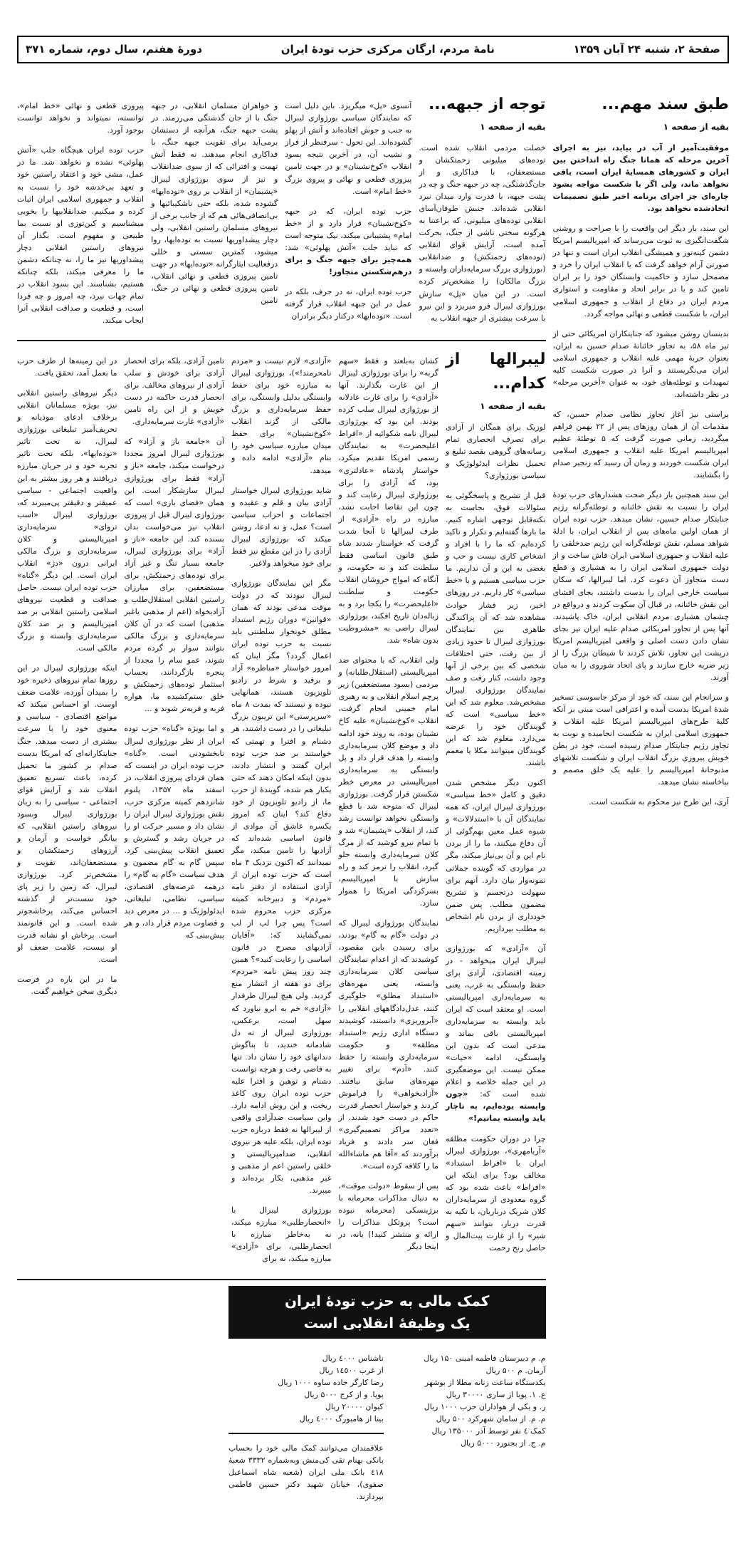صفحهٔ ۲، شنبه ۲۴ آبان ۱۳۵۹ نامهٔ مردم، ارگان مرکزی حزب تودهٔ ایران دورهٔ هفتم، سال دوم، شماره ۳۷۱
طبق سند مهم...
بقیه از صفحه ۱
موفقیت‌آمیز از آب در بیاید، نیز به اجرای آخرین مرحله که همانا جنگ راه انداختن بین ایران و کشورهای همسایهٔ ایران است، باقی نخواهد ماند، ولی اگر با شکست مواجه بشود چاره‌ای جز اجرای برنامه اخیر طبق تصمیمات اتخاذشده نخواهد بود.
این سند، بار دیگر این واقعیت را با صراحت و روشنی شگفت‌انگیزی به ثبوت می‌رساند که امپریالیسم امریکا دشمن کینه‌توز و همیشگی انقلاب ایران است و تنها در صورتی آرام خواهد گرفت که یا انقلاب ایران را خرد و مضمحل سازد و حاکمیت وابستگان خود را بر ایران تامین کند و یا در برابر اتحاد و مقاومت و استواری مردم ایران در دفاع از انقلاب و جمهوری اسلامی ایران، با شکست قطعی و نهائی مواجه گردد.
بدینسان روشن میشود که جنایتکاران امریکائی حتی از تیر ماه ۵۸، به تجاوز خائنانهٔ صدام حسین به ایران، بعنوان حربهٔ مهمی علیه انقلاب و جمهوری اسلامی ایران می‌نگریستند و آنرا در صورت شکست کلیه تمهیدات و توطئه‌های خود، به عنوان «آخرین مرحله» در نظر داشته‌اند.
براستی نیز آغاز تجاوز نظامی صدام حسین، که مقدمات آن از همان روزهای پس از ۲۲ بهمن فراهم میگردید، زمانی صورت گرفت که ۵ توطئهٔ عظیم امپریالیسم امریکا علیه انقلاب و جمهوری اسلامی ایران شکست خوردند و زمان آن رسید که زنجیر صدام را بگشایند.
این سند همچنین بار دیگر صحت هشدارهای حزب تودهٔ ایران را نسبت به نقش خائنانه و توطئه‌گرانه رژیم جنایتکار صدام حسین، نشان میدهد. حزب توده ایران از همان اولین ماه‌های پس از انقلاب ایران، با ادلهٔ شواهد مسلم، نقش توطئه‌گرانه این رژیم ضدخلقی را علیه انقلاب و جمهوری اسلامی ایران فاش ساخت و از دولت جمهوری اسلامی ایران را به هشیاری و قطع دست متجاوز آن دعوت کرد. اما لیبرالها، که سکان سیاست خارجی ایران را بدست داشتند، بجای افشای این نقش خائنانه، در قبال آن سکوت کردند و درواقع در چشمان هشیاری مردم انقلابی ایران، خاک پاشیدند. آنها پس از تجاوز امریکائی صدام علیه ایران نیز بجای نشان دادن دست اصلی و واقعی امپریالیسم امریکا درپشت این تجاوز، تلاش کردند تا شیطان بزرگ را از زیر ضربه خارج سازند و پای اتحاد شوروی را به میان آورند.
و سرانجام این سند، که خود از مرکز جاسوسی تسخیر شدهٔ امریکا بدست آمده و اعترافی است مبنی بر آنکه کلیهٔ طرح‌های امپریالیسم امریکا علیه انقلاب و جمهوری اسلامی ایران به شکست انجامیده و نوبت به تجاوز رژیم جنایتکار صدام رسیده است، خود در بطن خویش پیروزی بزرگ انقلاب ایران و شکست تلاشهای مذبوحانهٔ امپریالیسم را علیه یک خلق مصمم و بپاخاسته نشان میدهد.
آری، این طرح نیز محکوم به شکست است.
توجه از جبهه...
بقیه از صفحه ۱
خصلت مردمی انقلاب شده است. توده‌های میلیونی زحمتکشان و مستضعفان، با فداکاری و از جان‌گذشتگی، چه در جبهه جنگ و چه در پشت جبهه، با قدرت وارد میدان نبرد انقلابی شده‌اند. جنبش طوفان‌آسای انقلابی توده‌های میلیونی، که براعتنا به هرگونه سختی ناشی از جنگ، بحرکت آمده است، آرایش قوای انقلابی (توده‌های زحمتکش) و ضدانقلابی (بورژوازی بزرگ سرمایه‌داران وابسته و بزرگ مالکان) را مشخص‌تر کرده است. در این میان «پل» سازش بورژوازی لیبرال فرو میریزد و این نیرو با سرعت بیشتری از جبهه انقلاب به
آنسوی «پل» میگریزد. باین دلیل است که نمایندگان سیاسی بورژوازی لیبرال به جنب و جوش افتاده‌اند و آتش از پهلو گشوده‌اند. این تحول - سرفنظر از فراز و نشیب آن، در آخرین نتیجه بسود انقلاب «کوخ‌نشینان» و در جهت تامین پیروزی قطعی و نهائی و پیروی بزرگ «خط امام» است.
حزب توده ایران، که در جبهه «کوخ‌نشینان» قرار دارد و از «خط امام» پشتیبانی میکند، نیک متوجه است که نباید جلب «آتش پهلوئی» شد: همه‌چیز برای جبهه جنگ و برای درهم‌شکستن متجاوز!
حزب توده ایران، نه در حرف، بلکه در عمل در این جبهه انقلاب قرار گرفته است. «توده‌ایها» درکنار دیگر برادران
و خواهران مسلمان انقلابی، در جبهه جنگ با از جان گذشتگی می‌رزمند. در پشت جبهه جنگ، هرآنچه از دستشان برمی‌آید برای تقویت جبهه جنگ، با فداکاری انجام میدهند. نه فقط آتش تهمت و افترائی که از سوی ضدانقلاب و نیز از سوی بورژوازی لیبرال «پشیمان» از انقلاب بر روی «توده‌ایها» گشوده شده، بلکه حتی ناشکیبائیها و بی‌انصافی‌هائی هم که از جانب برخی از نیروهای مسلمان راستین انقلابی، ولی دچار پیشداوریها نسبت به توده‌ایها، روا میشود، کمترین سستی و خللی درفعالیت ایثارگرانه «توده‌ایها» در جهت تامین پیروزی قطعی و نهائی انقلاب، تامین پیروزی قطعی و نهائی در جنگ، تامین
پیروزی قطعی و نهائی «خط امام»، توانسته، نمیتواند و نخواهد توانست بوجود آورد.
حزب توده ایران هیچگاه جلب «آتش پهلوئی» نشده و نخواهد شد. ما در عمل، مشی خود و اعتقاد راستین خود و تعهد بی‌خدشه خود را نسبت به انقلاب و جمهوری اسلامی ایران اثبات کرده و میکنیم. ضدانقلابیها را بخوبی میشناسیم و کین‌توزی او نسبت بما طبیعی و مفهوم است. بگذار آن نیروهای راستین انقلابی دچار پیشداوریها نیز ما را، نه چنانکه دشمن ما را معرفی میکند، بلکه چنانکه هستیم، بشناسند. این بسود انقلاب در تمام جهات نبرد، چه امروز و چه فردا است، و قطعیت و صداقت انقلابی آنرا ایجاب میکند.
لیبرالها از کدام...
بقیه از صفحه ۱
لوزیک برای همگان از آزادی برای تصرف انحصاری تمام رسانه‌های گروهی بقصد تبلیغ و تحمیل نظرات ایدئولوژیک و سیاسی بورژوازی؟
قبل از تشریح و پاسخگوئی به سئوالات فوق، بجاست به نکته‌قابل توجهی اشاره کنیم. ما بارها گفته‌ایم و تکرار و تاکید کرده‌ایم که ما را با افراد و اشخاص کاری نیست و حب و بغضی به این و آن نداریم. ما حزب سیاسی هستیم و با «خط سیاسی» کار داریم. در روزهای اخیر، زیر فشار حوادث مشاهده شد که آن پراکندگی ظاهری بین نمایندگان بورژوازی لیبرال تا حدود زیادی از بین رفت، حتی اختلافات شخصی که بین برخی از آنها وجود داشت، کنار رفت و صف نمایندگان بورژوازی لیبرال مشخص‌شد. معلوم شد که این «خط سیاسی» است که گویندگان خود را عرضه می‌دارد. معلوم شد که این گویندگان میتوانند مکلا یا معمم باشند.
اکنون دیگر مشخص شدن دقیق و کامل «خط سیاسی» بورژوازی لیبرال ایران، که همه نمایندگان آن با «استدلالات» و شیوه عمل معین بهم‌گوئی از آن دفاع میکنند، ما را از بردن نام این و آن بی‌نیاز میکند، مگر در مواردی که گوینده جملاتی نمونه‌وار بیان دارد. آنهم برای سهولت درتجسم و تشریح مضمون مطلب. پس ضمن خودداری از بردن نام اشخاص به مطلب بپردازیم.
آن «آزادی» که بورژوازی لیبرال ایران میخواهد - در زمینه اقتصادی، آزادی برای حفظ وابستگی به غرب، یعنی به سرمایه‌داری امپریالیستی است. او معتقد است که ایران باید وابسته به سرمایه‌داری امپریالیستی باقی بماند و مدعی است که بدون این وابستگی، ادامه «حیات» ممکن نیست. این موضعگیری در این جمله خلاصه و اعلام شده است که: «چون وابسته بوده‌ایم، به ناچار باید وابسته بمانیم!»
چرا در دوران حکومت مطلقه «آریامهری»، بورژوازی لیبرال ایران با «افراط استبداد» مخالف بود؟ برای اینکه این «افراط» باعث شده بود که گروه معدودی از سرمایه‌داران کلان شریک درباریان، با تکیه به قدرت دربار، بتوانند «سهم شیر» را از غارت بیت‌المال و حاصل رنج زحمت‌
کشان به‌بلعند و فقط «سهم گربه» را برای بورژوازی لیبرال از این غارت بگذارند. آنها «آزادی» را برای غارت عادلانه از بورژوازی لیبرال سلب کرده بودند. این بود که بورژوازی لیبرال نامه شکوائیه از «افراط اعلیحضرت» به نمایندگان رسمی امریکا تقدیم میکرد، خواستار پادشاه «عادلتری» بود، که آزادی را برای بورژوازی لیبرال رعایت کند و چون این تقاضا اجابت نشد، مبارزه در راه «آزادی» از طرف لیبرالها تا آنجا شدت گرفت که خواستار شدند شاه طبق قانون اساسی فقط سلطنت کند و نه حکومت، و آنگاه که امواج خروشان انقلاب حکومت و سلطنت «اعلیحضرت» را یکجا برد و به زباله‌دان تاریخ افکند، بورژوازی لیبرال راضی به «مشروطیت بدون شاه» شد.
ولی انقلاب، که با محتوای ضد امپریالیستی (استقلال‌طلبانه) و مردمی (بسود مستضعفین) زیر پرچم اسلام انقلابی و به رهبری امام خمینی انجام گرفت، انقلاب «کوخ‌نشینان» علیه کاخ نشینان بوده، به روند خود ادامه داد و موضع کلان سرمایه‌داری وابسته را هدف قرار داد و پل وابستگی به سرمایه‌داری امپریالیستی در معرض خطر شکستن قرار گرفت. بورژوازی لیبرال که متوجه شد با قطع وابستگی نخواهد توانست رشد کند، از انقلاب «پشیمان» شد و با تمام نیرو کوشید که از مرگ کلان سرمایه‌داری وابسته جلو گیرد، انقلاب را ترمز کند و راه سازش با امپریالیسم، بسرکردگی امریکا را هموار سازد.
نمایندگان بورژوازی لیبرال که در دولت «گام به گام» بودند، برای رسیدن باین مقصود، کوشیدند که از اعدام نمایندگان سیاسی کلان سرمایه‌داری وابسته، یعنی مهره‌های «استبداد مطلق» جلوگیری کنند، عدل‌دادگاههای انقلابی را «آبروریزی» دانستند، کوشیدند دستگاه اداری رژیم «استبداد مطلقه» و حکومت سرمایه‌داری وابسته را حفظ کنند. «آدم» برای تغییر مهره‌های سابق نیافتند. «آزادیخواهی» را فراموش کردند و خواستار انحصار قدرت حاکم در دست خود شدند. از «تعدد مراکز تصمیم‌گیری» فغان سر دادند و فریاد برآوردند که «آقا هم ماشاءالله ما را کلافه کرده است».
پس از سقوط «دولت موقت»، به دنبال مذاکرات محرمانه با برژینسکی (محرمانه نبوده است؟ پروتکل مذاکرات را ارائه و منتشر کنید!) یانه، در اینجا دیگر
«آزادی» لازم نیست و «مردم نامحرمند!»)، بورژوازی لیبرال به مبارزه خود برای حفظ وابستگی بدلیل وابستگی، برای حفظ سرمایه‌داری و بزرگ مالکی از گزند انقلاب «کوخ‌نشینان» برای حفظ میدان مبارزه سیاسی خود را بنام «آزادی» ادامه داده و میدهد.
شاید بورژوازی لیبرال خواستار آزادی بیان و قلم و عقیده و اجتماعات و احزاب سیاسی است؟ عمل، و نه ادعا، روشن میکند که بورژوازی لیبرال آزادی را در این مقطع نیز فقط برای خود میخواهد ولاغیر.
مگر این نمایندگان بورژوازی لیبرال نبودند که در دولت موقت مدعی بودند که همان «قوانین» دوران رژیم استبداد مطلق خونخوار سلطنتی باید نسبت به حزب توده ایران اعمال گردد؟ مگر اینان که امروز خواستار «مناظره» آزاد و برقید و شرط در رادیو تلویزیون هستند، همانهایی نبوده و نیستند که بمدت ۸ ماه «سرپرستی» این تریبون بزرگ تبلیغاتی را در دست داشتند، هر دشنام و افترا و تهمتی که خواستند بر ضد حزب توده ایران گفتند و انتشار دادند، بدون اینکه امکان دهند که حتی یکبار هم شده، گویندهٔ از حزب ما، از رادیو تلویزیون از خود دفاع کند؟ اینان که امروز یکسره عاشق آن موادی از قانون اساسی شده‌اند که آزادیها را تامین میکند، مگر نمیدانند که اکنون نزدیک ۴ ماه است که حزب توده ایران از آزادی استفاده از دفتر نامه «مردم» و دبیرخانه کمیته مرکزی حزب محروم شده است؟ پس چرا لب از لب نمی‌گشایند که: «آقایان آزادیهای مصرح در قانون اساسی را رعایت کنید»؟ همین چند روز پیش نامه «مردم» برای دو هفته از انتشار منع گردید. ولی هیچ لیبرال طرفدار «آزادی» خم به ابرو نیاورد که سهل است، برعکس، بورژوازی لیبرال از ته دل شادمانه خندید، تا بناگوش دندانهای خود را نشان داد. تنها به قاضی رفت و هرچه توانست دشنام و توهین و افترا علیه حزب توده ایران روی کاغذ ریخت، و این روش ادامه دارد. واین سیاست ضدآزادی واقعی از لیبرالها نه فقط درباره حزب توده ایران، بلکه علیه هر نیروی انقلابی، ضدامپریالیستی و خلقی راستین اعم از مذهبی و غیر مذهبی، بکار برده‌اند و میبرند.
بورژوازی لیبرال با «انحصارطلبی» مبارزه میکند، نه به‌خاطر مبارزه با انحصارطلبی، برای «آزادی» مبارزه میکند، نه برای
تامین آزادی، بلکه برای انحصار آزادی برای خودش و سلب آزادی از نیروهای مخالف. برای انحصار قدرت حاکمه در دست خویش و از این راه تامین «آزادی» غارت سرمایه‌داری.
آن «جامعه باز و آزاد» که بورژوازی لیبرال امروز مجددا درخواست میکند، جامعه «باز و آزاد» فقط برای بورژوازی لیبرال سازشکار است. این همان «فضای بازی» است که بورژوازی لیبرال قبل از پیروزی انقلاب نیز می‌خواست بدان بسنده کند. این جامعه «باز و آزاد» برای بورژوازی لیبرال، جامعه بسیار تنگ و غیر آزاد برای توده‌های زحمتکش، برای مستضعفین، برای مبارزان راستین انقلابی استقلال‌طلب و آزادیخواه (اعم از مذهبی یاغیر مذهبی) است که در آن کلان سرمایه‌داری و بزرگ مالکی بتوانند سوار بر گرده مردم شوند، عمو سام را مجددا از پنجره بازگردانند، بحساب استثمار توده‌های زحمتکش و خلق ستم‌کشیده ما، هواره فربه و فربه‌تر شوند و ...
و اما بویژه «گناه» حزب توده ایران از نظر بورژوازی لیبرال نابخشودنی است. «گناه» حزب توده ایران در اینست که همان فردای پیروزی انقلاب، در اسفند ماه ۱۳۵۷، پلنوم شانزدهم کمیته مرکزی حزب، نقش بورژوازی لیبرال ایران را نشان داد و مسیر حرکت او را در جریان رشد و گسترش و تعمیق انقلاب پیش‌بینی کرد. سپس گام به گام مضمون و هدف سیاست «گام به گام» را درهمه عرصه‌های اقتصادی، سیاسی، نظامی، تبلیغاتی، ایدئولوژیک و ... در معرض دید و قضاوت مردم قرار داد، و هر پیش‌بینی که
در این زمینه‌ها از طرف حزب ما بعمل آمد، تحقق یافت.
دیگر نیروهای راستین انقلابی نیز، بویژه مسلمانان انقلابی برخلاف ادعای موذیانه و تحریف‌آمیز تبلیغاتی بورژوازی لیبرال، نه تحت تاثیر «توده‌ایها»، بلکه تحت تاثیر تجربه خود و در جریان مبارزه دریافتند و هر روز بیشتر به این واقعیت اجتماعی - سیاسی عمیقتر و دقیقتر پی‌میبرند که، بورژوازی لیبرال «اسب تروای» سرمایه‌داری امپریالیستی و کلان سرمایه‌داری و بزرگ مالکی ایرانی درون «دژ» انقلاب ایران است. این دیگر «گناه» حزب توده ایران نیست. حاصل صداقت و قطعیت نیروهای اسلامی راستین انقلابی بر ضد امپریالیسم و بر ضد کلان سرمایه‌داری وابسته و بزرگ مالکی است.
اینکه بورژوازی لیبرال در این روزها تمام نیروهای ذخیره خود را بمیدان آورده، علامت ضعف اوست. او احساس میکند که مواضع اقتصادی - سیاسی و معنوی خود را با سرعت بیشتری از دست میدهد. جنگ جنایتکارانه‌ای که امریکا بدست صدام بر کشور ما تحمیل کرده، باعث تسریع تعمیق انقلاب شد و آرایش قوای اجتماعی - سیاسی را به زیان بورژوازی لیبرال وبسود نیروهای راستین انقلابی، که بیانگر خواست و آرمان و آرزوهای زحمتکشان و مستضعفان‌اند، تقویت و مشخص‌تر کرد. بورژوازی لیبرال، که زمین را زیر پای خود سست‌تر از گذشته احساس می‌کند، پرخاشجوتر شده است. و این قانونمند است. پرخاش او نشانه قدرت او نیست، علامت ضعف او است.
ما در این باره در فرصت دیگری سخن خواهیم گفت.
کمک مالی به حزب تودهٔ ایران
یک وظیفهٔ انقلابی است
م. م دبیرستان فاطمه امینی ۱۵۰ ریال
آرمان. م ۵۰۰ ریال
یکدستگاه ساعت زنانه مطلا از بوشهر
ع. ۱. پویا از ساری ۳۰۰۰۰ ریال
ر. و یکی از هواداران حزب ۱۰۰۰ ریال
م. م. از سامان شهرکرد ۵۰۰ ریال
کمک ٤ نفر توسط آذر ۱۳۵۰۰۰ ریال
م. ج. از بجنورد ۵۰۰۰ ریال
ناشناس ٤٠٠٠ ریال
از غرب ١٤٥٠٠ ریال
رضا کارگر جاده ساوه ١٠٠٠ ریال
پویا. و از کرج ۵۰۰۰ ریال
کیوان ۲۰۰۰۰ ریال
بیتا از هامبورگ ٤٠٠٠ ریال
علاقمندان می‌توانند کمک مالی خود را بحساب بانکی بهنام تقی کی‌منش وبه‌شماره ۳۳۳۲ شعبهٔ ٤١٨ بانک ملی ایران (شعبه شاه اسماعیل صفوی)، خیابان شهید دکتر حسین فاطمی بپردازند.